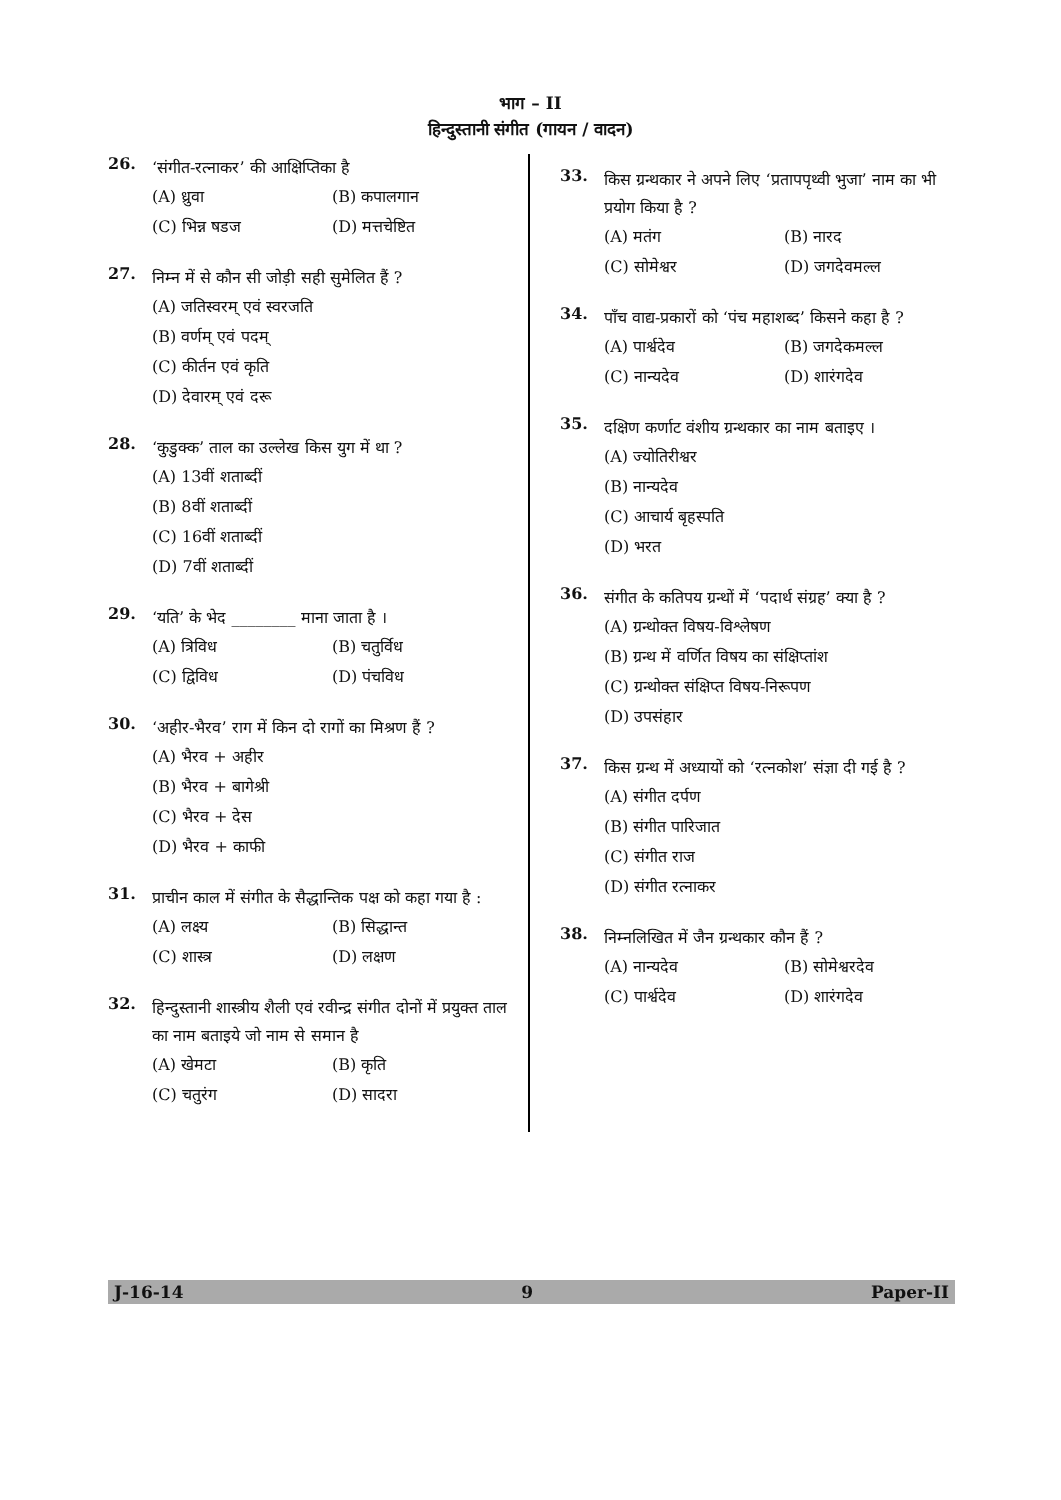भाग – II
हिन्दुस्तानी संगीत (गायन / वादन)
26.
‘संगीत-रत्नाकर’ की आक्षिप्तिका है
(A) ध्रुवा (B) कपालगान
(C) भिन्न षडज (D) मत्तचेष्टित
27.
निम्न में से कौन सी जोड़ी सही सुमेलित हैं ?
(A) जतिस्वरम् एवं स्वरजति
(B) वर्णम् एवं पदम्
(C) कीर्तन एवं कृति
(D) देवारम् एवं दरू
28.
‘कुडुक्क’ ताल का उल्लेख किस युग में था ?
(A) 13वीं शताब्दीं
(B) 8वीं शताब्दीं
(C) 16वीं शताब्दीं
(D) 7वीं शताब्दीं
29.
‘यति’ के भेद ________ माना जाता है ।
(A) त्रिविध (B) चतुर्विध
(C) द्विविध (D) पंचविध
30.
‘अहीर-भैरव’ राग में किन दो रागों का मिश्रण हैं ?
(A) भैरव + अहीर
(B) भैरव + बागेश्री
(C) भैरव + देस
(D) भैरव + काफी
31.
प्राचीन काल में संगीत के सैद्धान्तिक पक्ष को कहा गया है :
(A) लक्ष्य (B) सिद्धान्त
(C) शास्त्र (D) लक्षण
32.
हिन्दुस्तानी शास्त्रीय शैली एवं रवीन्द्र संगीत दोनों में प्रयुक्त ताल का नाम बताइये जो नाम से समान है
(A) खेमटा (B) कृति
(C) चतुरंग (D) सादरा
33.
किस ग्रन्थकार ने अपने लिए ‘प्रतापपृथ्वी भुजा’ नाम का भी प्रयोग किया है ?
(A) मतंग (B) नारद
(C) सोमेश्वर (D) जगदेवमल्ल
34.
पाँच वाद्य-प्रकारों को ‘पंच महाशब्द’ किसने कहा है ?
(A) पार्श्वदेव (B) जगदेकमल्ल
(C) नान्यदेव (D) शारंगदेव
35.
दक्षिण कर्णाट वंशीय ग्रन्थकार का नाम बताइए ।
(A) ज्योतिरीश्वर
(B) नान्यदेव
(C) आचार्य बृहस्पति
(D) भरत
36.
संगीत के कतिपय ग्रन्थों में ‘पदार्थ संग्रह’ क्या है ?
(A) ग्रन्थोक्त विषय-विश्लेषण
(B) ग्रन्थ में वर्णित विषय का संक्षिप्तांश
(C) ग्रन्थोक्त संक्षिप्त विषय-निरूपण
(D) उपसंहार
37.
किस ग्रन्थ में अध्यायों को ‘रत्नकोश’ संज्ञा दी गई है ?
(A) संगीत दर्पण
(B) संगीत पारिजात
(C) संगीत राज
(D) संगीत रत्नाकर
38.
निम्नलिखित में जैन ग्रन्थकार कौन हैं ?
(A) नान्यदेव (B) सोमेश्वरदेव
(C) पार्श्वदेव (D) शारंगदेव
J-16-14 9 Paper-II